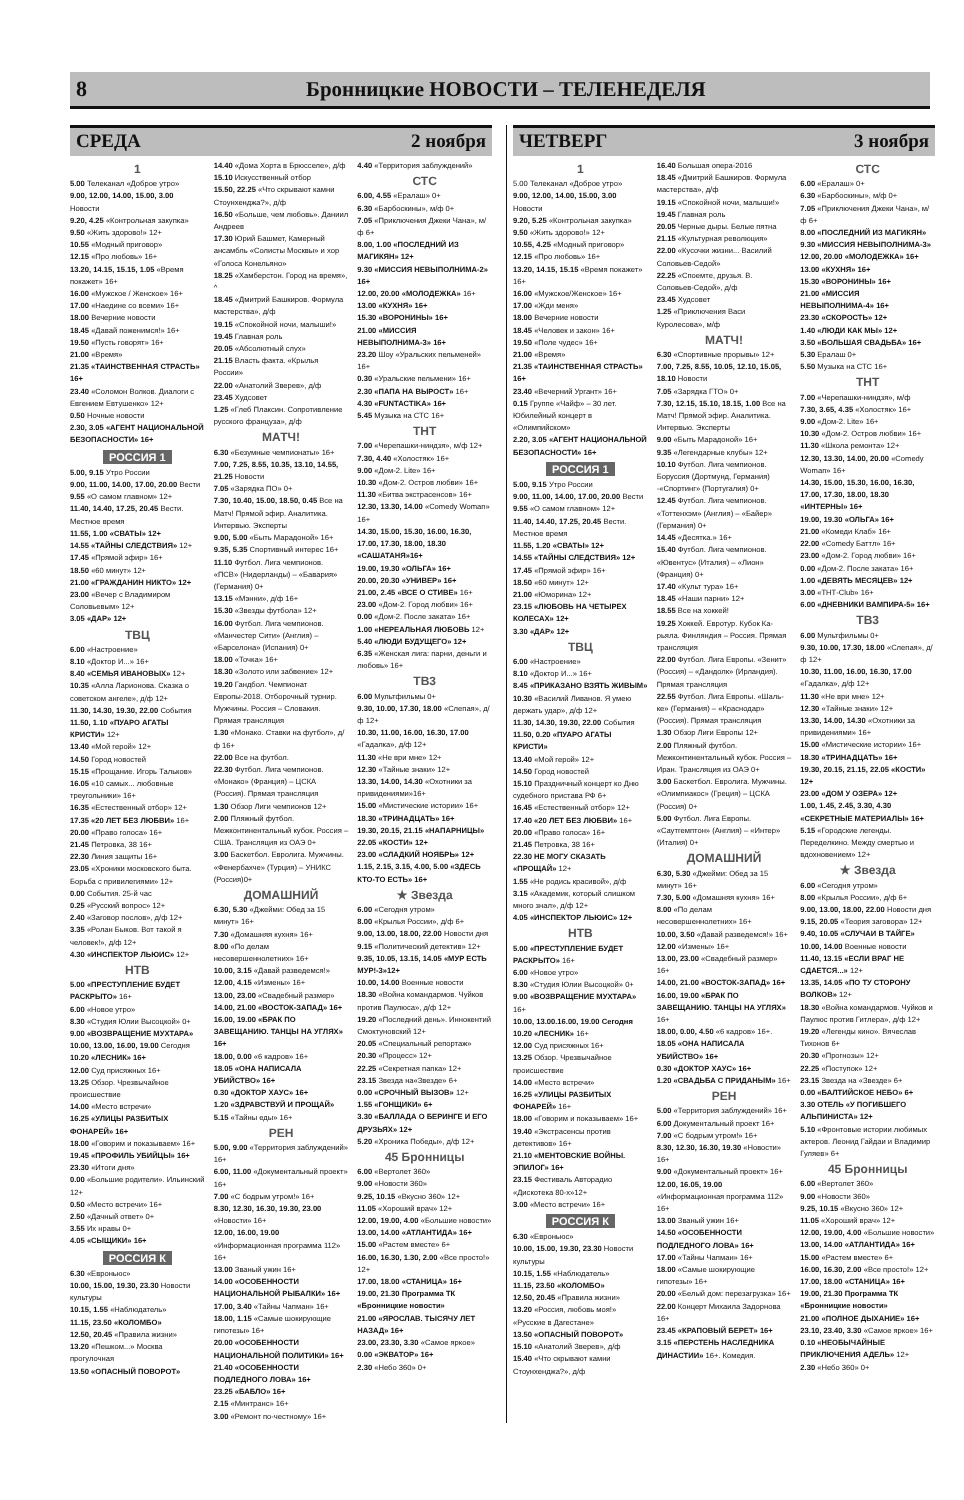8
Бронницкие НОВОСТИ – ТЕЛЕНЕДЕЛЯ
СРЕДА 2 ноября
1
5.00 Телеканал «Доброе утро»
9.00, 12.00, 14.00, 15.00, 3.00 Новости
9.20, 4.25 «Контрольная закупка»
9.50 «Жить здорово!» 12+
10.55 «Модный приговор»
12.15 «Про любовь» 16+
13.20, 14.15, 15.15, 1.05 «Время покажет» 16+
16.00 «Мужское / Женское» 16+
17.00 «Наедине со всеми» 16+
18.00 Вечерние новости
18.45 «Давай поженимся!» 16+
19.50 «Пусть говорят» 16+
21.00 «Время»
21.35 «ТАИНСТВЕННАЯ СТРАСТЬ» 16+
23.40 «Соломон Волков. Диалоги с Евгением Евтушенко» 12+
0.50 Ночные новости
2.30, 3.05 «АГЕНТ НАЦИОНАЛЬНОЙ БЕЗОПАСНОСТИ» 16+
РОССИЯ 1
5.00, 9.15 Утро России
9.00, 11.00, 14.00, 17.00, 20.00 Вести
9.55 «О самом главном» 12+
11.40, 14.40, 17.25, 20.45 Вести. Местное время
11.55, 1.00 «СВАТЫ» 12+
14.55 «ТАЙНЫ СЛЕДСТВИЯ» 12+
17.45 «Прямой эфир» 16+
18.50 «60 минут» 12+
21.00 «ГРАЖДАНИН НИКТО» 12+
23.00 «Вечер с Владимиром Соловьевым» 12+
3.05 «ДАР» 12+
ТВЦ
6.00 «Настроение»
8.10 «Доктор И...» 16+
8.40 «СЕМЬЯ ИВАНОВЫХ» 12+
10.35 «Алла Ларионова. Сказка о советском ангеле», д/ф 12+
11.30, 14.30, 19.30, 22.00 События
11.50, 1.10 «ПУАРО АГАТЫ КРИСТИ» 12+
13.40 «Мой герой» 12+
14.50 Город новостей
15.15 «Прощание. Игорь Тальков»
16.05 «10 самых... любовные треугольники» 16+
16.35 «Естественный отбор» 12+
17.35 «20 ЛЕТ БЕЗ ЛЮБВИ» 16+
20.00 «Право голоса» 16+
21.45 Петровка, 38 16+
22.30 Линия защиты 16+
23.05 «Хроники московского быта. Борьба с привилегиями» 12+
0.00 События. 25-й час
0.25 «Русский вопрос» 12+
2.40 «Заговор послов», д/ф 12+
3.35 «Ролан Быков. Вот такой я человек!», д/ф 12+
4.30 «ИНСПЕКТОР ЛЬЮИС» 12+
НТВ
5.00 «ПРЕСТУПЛЕНИЕ БУДЕТ РАСКРЫТО» 16+
6.00 «Новое утро»
8.30 «Студия Юлии Высоцкой» 0+
9.00 «ВОЗВРАЩЕНИЕ МУХТАРА»
10.00, 13.00, 16.00, 19.00 Сегодня
10.20 «ЛЕСНИК» 16+
12.00 Суд присяжных 16+
13.25 Обзор. Чрезвычайное происшествие
14.00 «Место встречи»
16.25 «УЛИЦЫ РАЗБИТЫХ ФОНАРЕЙ» 16+
18.00 «Говорим и показываем» 16+
19.45 «ПРОФИЛЬ УБИЙЦЫ» 16+
23.30 «Итоги дня»
0.00 «Большие родители». Ильинский 12+
0.50 «Место встречи» 16+
2.50 «Дачный ответ» 0+
3.55 Их нравы 0+
4.05 «СЫЩИКИ» 16+
РОССИЯ К
6.30 «Евроньюс»
10.00, 15.00, 19.30, 23.30 Новости культуры
10.15, 1.55 «Наблюдатель»
11.15, 23.50 «КОЛОМБО»
12.50, 20.45 «Правила жизни»
13.20 «Пешком...» Москва прогулочная
13.50 «ОПАСНЫЙ ПОВОРОТ»
14.40 «Дома Хорта в Брюсселе», д/ф
15.10 Искусственный отбор
15.50, 22.25 «Что скрывают камни Стоунхенджа?», д/ф
16.50 «Больше, чем любовь». Даниил Андреев
17.30 Юрий Башмет, Камерный ансамбль «Солисты Москвы» и хор «Голоса Конельяно»
18.25 «Хамберстон. Город на время», ^
18.45 «Дмитрий Башкиров. Формула мастерства», д/ф
19.15 «Спокойной ночи, малыши!»
19.45 Главная роль
20.05 «Абсолютный слух»
21.15 Власть факта. «Крылья России»
22.00 «Анатолий Зверев», д/ф
23.45 Худсовет
1.25 «Глеб Плаксин. Сопротивление русского француза», д/ф
МАТЧ!
6.30 «Безумные чемпионаты» 16+
7.00, 7.25, 8.55, 10.35, 13.10, 14.55, 21.25 Новости
7.05 «Зарядка ПО» 0+
7.30, 10.40, 15.00, 18.50, 0.45 Все на Матч! Прямой эфир. Аналитика. Интервью. Эксперты
9.00, 5.00 «Быть Марадоной» 16+
9.35, 5.35 Спортивный интерес 16+
11.10 Футбол. Лига чемпионов. «ПСВ» (Нидерланды) – «Бавария» (Германия) 0+
13.15 «Мэнни», д/ф 16+
15.30 «Звезды футбола» 12+
16.00 Футбол. Лига чемпионов. «Манчестер Сити» (Англия) – «Барселона» (Испания) 0+
18.00 «Точка» 16+
18.30 «Золото или забвение» 12+
19.20 Гандбол. Чемпионат Европы-2018. Отборочный турнир. Мужчины. Россия – Словакия. Прямая трансляция
1.30 «Монако. Ставки на футбол», д/ф 16+
22.00 Все на футбол.
22.30 Футбол. Лига чемпионов. «Монако» (Франция) – ЦСКА (Россия). Прямая трансляция
1.30 Обзор Лиги чемпионов 12+
2.00 Пляжный футбол. Межконтинентальный кубок. Россия – США. Трансляция из ОАЭ 0+
3.00 Баскетбол. Евролига. Мужчины. «Фенербахче» (Турция) – УНИКС (Россия)0+
ДОМАШНИЙ
6.30, 5.30 «Джейми: Обед за 15 минут» 16+
7.30 «Домашняя кухня» 16+
8.00 «По делам несовершеннолетних» 16+
10.00, 3.15 «Давай разведемся!»
12.00, 4.15 «Измены» 16+
13.00, 23.00 «Свадебный размер»
14.00, 21.00 «ВОСТОК-ЗАПАД» 16+
16.00, 19.00 «БРАК ПО ЗАВЕЩАНИЮ. ТАНЦЫ НА УГЛЯХ» 16+
18.00, 0.00 «6 кадров» 16+
18.05 «ОНА НАПИСАЛА УБИЙСТВО» 16+
0.30 «ДОКТОР ХАУС» 16+
1.20 «ЗДРАВСТВУЙ И ПРОЩАЙ»
5.15 «Тайны еды» 16+
РЕН
5.00, 9.00 «Территория заблуждений» 16+
6.00, 11.00 «Документальный проект» 16+
7.00 «С бодрым утром!» 16+
8.30, 12.30, 16.30, 19.30, 23.00 «Новости» 16+
12.00, 16.00, 19.00 «Информационная программа 112» 16+
13.00 Званый ужин 16+
14.00 «ОСОБЕННОСТИ НАЦИОНАЛЬНОЙ РЫБАЛКИ» 16+
17.00, 3.40 «Тайны Чапман» 16+
18.00, 1.15 «Самые шокирующие гипотезы» 16+
20.00 «ОСОБЕННОСТИ НАЦИОНАЛЬНОЙ ПОЛИТИКИ» 16+
21.40 «ОСОБЕННОСТИ ПОДЛЕДНОГО ЛОВА» 16+
23.25 «БАБЛО» 16+
2.15 «Минтранс» 16+
3.00 «Ремонт по-честному» 16+
4.40 «Территория заблуждений»
СТС
6.00, 4.55 «Ералаш» 0+
6.30 «Барбоскины», м/ф 0+
7.05 «Приключения Джеки Чана», м/ф 6+
8.00, 1.00 «ПОСЛЕДНИЙ ИЗ МАГИКЯН» 12+
9.30 «МИССИЯ НЕВЫПОЛНИМА-2» 16+
12.00, 20.00 «МОЛОДЕЖКА» 16+
13.00 «КУХНЯ» 16+
15.30 «ВОРОНИНЫ» 16+
21.00 «МИССИЯ НЕВЫПОЛНИМА-3» 16+
23.20 Шоу «Уральских пельменей» 16+
0.30 «Уральские пельмени» 16+
2.30 «ПАПА НА ВЫРОСТ» 16+
4.30 «FUNTACTIKA» 16+
5.45 Музыка на СТС 16+
ТНТ
7.00 «Черепашки-ниндзя», м/ф 12+
7.30, 4.40 «Холостяк» 16+
9.00 «Дом-2. Lite» 16+
10.30 «Дом-2. Остров любви» 16+
11.30 «Битва экстрасенсов» 16+
12.30, 13.30, 14.00 «Comedy Woman» 16+
14.30, 15.00, 15.30, 16.00, 16.30, 17.00, 17.30, 18.00, 18.30 «САШАТАНЯ»16+
19.00, 19.30 «ОЛЬГА» 16+
20.00, 20.30 «УНИВЕР» 16+
21.00, 2.45 «ВСЕ О СТИВЕ» 16+
23.00 «Дом-2. Город любви» 16+
0.00 «Дом-2. После заката» 16+
1.00 «НЕРЕАЛЬНАЯ ЛЮБОВЬ 12+
5.40 «ЛЮДИ БУДУЩЕГО» 12+
6.35 «Женская лига: парни, деньги и любовь» 16+
ТВ3
6.00 Мультфильмы 0+
9.30, 10.00, 17.30, 18.00 «Слепая», д/ф 12+
10.30, 11.00, 16.00, 16.30, 17.00 «Гадалка», д/ф 12+
11.30 «Не ври мне» 12+
12.30 «Тайные знаки» 12+
13.30, 14.00, 14.30 «Охотники за привидениями»16+
15.00 «Мистические истории» 16+
18.30 «ТРИНАДЦАТЬ» 16+
19.30, 20.15, 21.15 «НАПАРНИЦЫ»
22.05 «КОСТИ» 12+
23.00 «СЛАДКИЙ НОЯБРЬ» 12+
1.15, 2.15, 3.15, 4.00, 5.00 «ЗДЕСЬ КТО-ТО ЕСТЬ» 16+
★ Звезда
6.00 «Сегодня утром»
8.00 «Крылья России», д/ф 6+
9.00, 13.00, 18.00, 22.00 Новости дня
9.15 «Политический детектив» 12+
9.35, 10.05, 13.15, 14.05 «МУР ЕСТЬ МУР!-3»12+
10.00, 14.00 Военные новости
18.30 «Война командармов. Чуйков против Паулюса», д/ф 12+
19.20 «Последний день». Иннокентий Смоктуновский 12+
20.05 «Специальный репортаж»
20.30 «Процесс» 12+
22.25 «Секретная папка» 12+
23.15 Звезда на«Звезде» 6+
0.00 «СРОЧНЫЙ ВЫЗОВ» 12+
1.55 «ГОНЩИКИ» 6+
3.30 «БАЛЛАДА О БЕРИНГЕ И ЕГО ДРУЗЬЯХ» 12+
5.20 «Хроника Победы», д/ф 12+
45 Бронницы
6.00 «Вертолет 360»
9.00 «Новости 360»
9.25, 10.15 «Вкусно 360» 12+
11.05 «Хороший врач» 12+
12.00, 19.00, 4.00 «Большие новости»
13.00, 14.00 «АТЛАНТИДА» 16+
15.00 «Растем вместе» 6+
16.00, 16.30, 1.30, 2.00 «Все просто!» 12+
17.00, 18.00 «СТАНИЦА» 16+
19.00, 21.30 Программа ТК «Бронницкие новости»
21.00 «ЯРОСЛАВ. ТЫСЯЧУ ЛЕТ НАЗАД» 16+
23.00, 23.30, 3.30 «Самое яркое»
0.00 «ЭКВАТОР» 16+
2.30 «Небо 360» 0+
ЧЕТВЕРГ 3 ноября
1
5.00 Телеканал «Доброе утро»
9.00, 12.00, 14.00, 15.00, 3.00 Новости
9.20, 5.25 «Контрольная закупка»
9.50 «Жить здорово!» 12+
10.55, 4.25 «Модный приговор»
12.15 «Про любовь» 16+
13.20, 14.15, 15.15 «Время покажет» 16+
16.00 «Мужское/Женское» 16+
17.00 «Жди меня»
18.00 Вечерние новости
18.45 «Человек и закон» 16+
19.50 «Поле чудес» 16+
21.00 «Время»
21.35 «ТАИНСТВЕННАЯ СТРАСТЬ» 16+
23.40 «Вечерний Ургант» 16+
0.15 Группе «Чайф» – 30 лет. Юбилейный концерт в «Олимпийском»
2.20, 3.05 «АГЕНТ НАЦИОНАЛЬНОЙ БЕЗОПАСНОСТИ» 16+
РОССИЯ 1
5.00, 9.15 Утро России
9.00, 11.00, 14.00, 17.00, 20.00 Вести
9.55 «О самом главном» 12+
11.40, 14.40, 17.25, 20.45 Вести. Местное время
11.55, 1.20 «СВАТЫ» 12+
14.55 «ТАЙНЫ СЛЕДСТВИЯ» 12+
17.45 «Прямой эфир» 16+
18.50 «60 минут» 12+
21.00 «Юморина» 12+
23.15 «ЛЮБОВЬ НА ЧЕТЫРЕХ КОЛЕСАХ» 12+
3.30 «ДАР» 12+
ТВЦ
6.00 «Настроение»
8.10 «Доктор И...» 16+
8.45 «ПРИКАЗАНО ВЗЯТЬ ЖИВЫМ»
10.30 «Василий Ливанов. Я умею держать удар», д/ф 12+
11.30, 14.30, 19.30, 22.00 События
11.50, 0.20 «ПУАРО АГАТЫ КРИСТИ»
13.40 «Мой герой» 12+
14.50 Город новостей
15.10 Праздничный концерт ко Дню судебного пристава РФ 6+
16.45 «Естественный отбор» 12+
17.40 «20 ЛЕТ БЕЗ ЛЮБВИ» 16+
20.00 «Право голоса» 16+
21.45 Петровка, 38 16+
22.30 НЕ МОГУ СКАЗАТЬ «ПРОЩАЙ» 12+
1.55 «Не родись красивой», д/ф
3.15 «Академик, который слишком много знал», д/ф 12+
4.05 «ИНСПЕКТОР ЛЬЮИС» 12+
НТВ
5.00 «ПРЕСТУПЛЕНИЕ БУДЕТ РАСКРЫТО» 16+
6.00 «Новое утро»
8.30 «Студия Юлии Высоцкой» 0+
9.00 «ВОЗВРАЩЕНИЕ МУХТАРА» 16+
10.00, 13.00.16.00, 19.00 Сегодня
10.20 «ЛЕСНИК» 16+
12.00 Суд присяжных 16+
13.25 Обзор. Чрезвычайное происшествие
14.00 «Место встречи»
16.25 «УЛИЦЫ РАЗБИТЫХ ФОНАРЕЙ» 16+
18.00 «Говорим и показываем» 16+
19.40 «Экстрасенсы против детективов» 16+
21.10 «МЕНТОВСКИЕ ВОЙНЫ. ЭПИЛОГ» 16+
23.15 Фестиваль Авторадио «Дискотека 80-х»12+
3.00 «Место встречи» 16+
РОССИЯ К
6.30 «Евроньюс»
10.00, 15.00, 19.30, 23.30 Новости культуры
10.15, 1.55 «Наблюдатель»
11.15, 23.50 «КОЛОМБО»
12.50, 20.45 «Правила жизни»
13.20 «Россия, любовь моя!» «Русские в Дагестане»
13.50 «ОПАСНЫЙ ПОВОРОТ»
15.10 «Анатолий Зверев», д/ф
15.40 «Что скрывают камни Стоунхенджа?», д/ф
16.40 Большая опера-2016
18.45 «Дмитрий Башкиров. Формула мастерства», д/ф
19.15 «Спокойной ночи, малыши!»
19.45 Главная роль
20.05 Черные дыры. Белые пятна
21.15 «Культурная революция»
22.00 «Кусочки жизни... Василий Соловьев-Седой»
22.25 «Споемте, друзья. В. Соловьев-Седой», д/ф
23.45 Худсовет
1.25 «Приключения Васи Куролесова», м/ф
МАТЧ!
6.30 «Спортивные прорывы» 12+
7.00, 7.25, 8.55, 10.05, 12.10, 15.05, 18.10 Новости
7.05 «Зарядка ГТО» 0+
7.30, 12.15, 15.10, 18.15, 1.00 Все на Матч! Прямой эфир. Аналитика. Интервью. Эксперты
9.00 «Быть Марадоной» 16+
9.35 «Легендарные клубы» 12+
10.10 Футбол. Лига чемпионов. Боруссия (Дортмунд, Германия) -«Спортинг» (Португалия) 0+
12.45 Футбол. Лига чемпионов. «Тоттенхэм» (Англия) – «Байер» (Германия) 0+
14.45 «Десятка.» 16+
15.40 Футбол. Лига чемпионов. «Ювентус» (Италия) – «Лион» (Франция) 0+
17.40 «Культ тура» 16+
18.45 «Наши парни» 12+
18.55 Все на хоккей!
19.25 Хоккей. Евротур. Кубок Ка-рьяла. Финляндия – Россия. Прямая трансляция
22.00 Футбол. Лига Европы. «Зенит» (Россия) – «Дандолк» (Ирландия). Прямая трансляция
22.55 Футбол. Лига Европы. «Шаль-ке» (Германия) – «Краснодар» (Россия). Прямая трансляция
1.30 Обзор Лиги Европы 12+
2.00 Пляжный футбол. Межконтинентальный кубок. Россия – Иран. Трансляция из ОАЭ 0+
3.00 Баскетбол. Евролига. Мужчины. «Олимпиакос» (Греция) – ЦСКА (Россия) 0+
5.00 Футбол. Лига Европы. «Саутгемптон» (Англия) – «Интер» (Италия) 0+
ДОМАШНИЙ
6.30, 5.30 «Джейми: Обед за 15 минут» 16+
7.30, 5.00 «Домашняя кухня» 16+
8.00 «По делам несовершеннолетних» 16+
10.00, 3.50 «Давай разведемся!» 16+
12.00 «Измены» 16+
13.00, 23.00 «Свадебный размер» 16+
14.00, 21.00 «ВОСТОК-ЗАПАД» 16+
16.00, 19.00 «БРАК ПО ЗАВЕЩАНИЮ. ТАНЦЫ НА УГЛЯХ» 16+
18.00, 0.00, 4.50 «6 кадров» 16+.
18.05 «ОНА НАПИСАЛА УБИЙСТВО» 16+
0.30 «ДОКТОР ХАУС» 16+
1.20 «СВАДЬБА С ПРИДАНЫМ» 16+
РЕН
5.00 «Территория заблуждений» 16+
6.00 Документальный проект 16+
7.00 «С бодрым утром!» 16+
8.30, 12.30, 16.30, 19.30 «Новости» 16+
9.00 «Документальный проект» 16+
12.00, 16.05, 19.00 «Информационная программа 112» 16+
13.00 Званый ужин 16+
14.50 «ОСОБЕННОСТИ ПОДЛЕДНОГО ЛОВА» 16+
17.00 «Тайны Чапман» 16+
18.00 «Самые шокирующие гипотезы» 16+
20.00 «Белый дом: перезагрузка» 16+
22.00 Концерт Михаила Задорнова 16+
23.45 «КРАПОВЫЙ БЕРЕТ» 16+
3.15 «ПЕРСТЕНЬ НАСЛЕДНИКА ДИНАСТИИ» 16+. Комедия.
СТС
6.00 «Ералаш» 0+
6.30 «Барбоскины», м/ф 0+
7.05 «Приключения Джеки Чана», м/ф 6+
8.00 «ПОСЛЕДНИЙ ИЗ МАГИКЯН»
9.30 «МИССИЯ НЕВЫПОЛНИМА-3»
12.00, 20.00 «МОЛОДЕЖКА» 16+
13.00 «КУХНЯ» 16+
15.30 «ВОРОНИНЫ» 16+
21.00 «МИССИЯ НЕВЫПОЛНИМА-4» 16+
23.30 «СКОРОСТЬ» 12+
1.40 «ЛЮДИ КАК МЫ» 12+
3.50 «БОЛЬШАЯ СВАДЬБА» 16+
5.30 Ералаш 0+
5.50 Музыка на СТС 16+
ТНТ
7.00 «Черепашки-ниндзя», м/ф
7.30, 3.65, 4.35 «Холостяк» 16+
9.00 «Дом-2. Lite» 16+
10.30 «Дом-2. Остров любви» 16+
11.30 «Школа ремонта» 12+
12.30, 13.30, 14.00, 20.00 «Comedy Woman» 16+
14.30, 15.00, 15.30, 16.00, 16.30, 17.00, 17.30, 18.00, 18.30 «ИНТЕРНЫ» 16+
19.00, 19.30 «ОЛЬГА» 16+
21.00 «Комеди Клаб» 16+
22.00 «Comedy Баттл» 16+
23.00 «Дом-2. Город любви» 16+
0.00 «Дом-2. После заката» 16+
1.00 «ДЕВЯТЬ МЕСЯЦЕВ» 12+
3.00 «ТНТ-Club» 16+
6.00 «ДНЕВНИКИ ВАМПИРА-5» 16+
ТВ3
6.00 Мультфильмы 0+
9.30, 10.00, 17.30, 18.00 «Слепая», д/ф 12+
10.30, 11.00, 16.00, 16.30, 17.00 «Гадалка», д/ф 12+
11.30 «Не ври мне» 12+
12.30 «Тайные знаки» 12+
13.30, 14.00, 14.30 «Охотники за привидениями» 16+
15.00 «Мистические истории» 16+
18.30 «ТРИНАДЦАТЬ» 16+
19.30, 20.15, 21.15, 22.05 «КОСТИ» 12+
23.00 «ДОМ У ОЗЕРА» 12+
1.00, 1.45, 2.45, 3.30, 4.30 «СЕКРЕТНЫЕ МАТЕРИАЛЫ» 16+
5.15 «Городские легенды. Переделкино. Между смертью и вдохновением» 12+
★ Звезда
6.00 «Сегодня утром»
8.00 «Крылья России», д/ф 6+
9.00, 13.00, 18.00, 22.00 Новости дня
9.15, 20.05 «Теория заговора» 12+
9.40, 10.05 «СЛУЧАИ В ТАЙГЕ»
10.00, 14.00 Военные новости
11.40, 13.15 «ЕСЛИ ВРАГ НЕ СДАЕТСЯ...» 12+
13.35, 14.05 «ПО ТУ СТОРОНУ ВОЛКОВ» 12+
18.30 «Война командармов. Чуйков и Паулюс против Гитлера», д/ф 12+
19.20 «Легенды кино». Вячеслав Тихонов 6+
20.30 «Прогнозы» 12+
22.25 «Поступок» 12+
23.15 Звезда на «Звезде» 6+
0.00 «БАЛТИЙСКОЕ НЕБО» 6+
3.30 ОТЕЛЬ «У ПОГИБШЕГО АЛЬПИНИСТА» 12+
5.10 «Фронтовые истории любимых актеров. Леонид Гайдаи и Владимир Гуляев» 6+
45 Бронницы
6.00 «Вертолет 360»
9.00 «Новости 360»
9.25, 10.15 «Вкусно 360» 12+
11.05 «Хороший врач» 12+
12.00, 19.00, 4.00 «Большие новости»
13.00, 14.00 «АТЛАНТИДА» 16+
15.00 «Растем вместе» 6+
16.00, 16.30, 2.00 «Все просто!» 12+
17.00, 18.00 «СТАНИЦА» 16+
19.00, 21.30 Программа ТК «Бронницкие новости»
21.00 «ПОЛНОЕ ДЫХАНИЕ» 16+
23.10, 23.40, 3.30 «Самое яркое» 16+
0.10 «НЕОБЫЧАЙНЫЕ ПРИКЛЮЧЕНИЯ АДЕЛЬ» 12+
2.30 «Небо 360» 0+